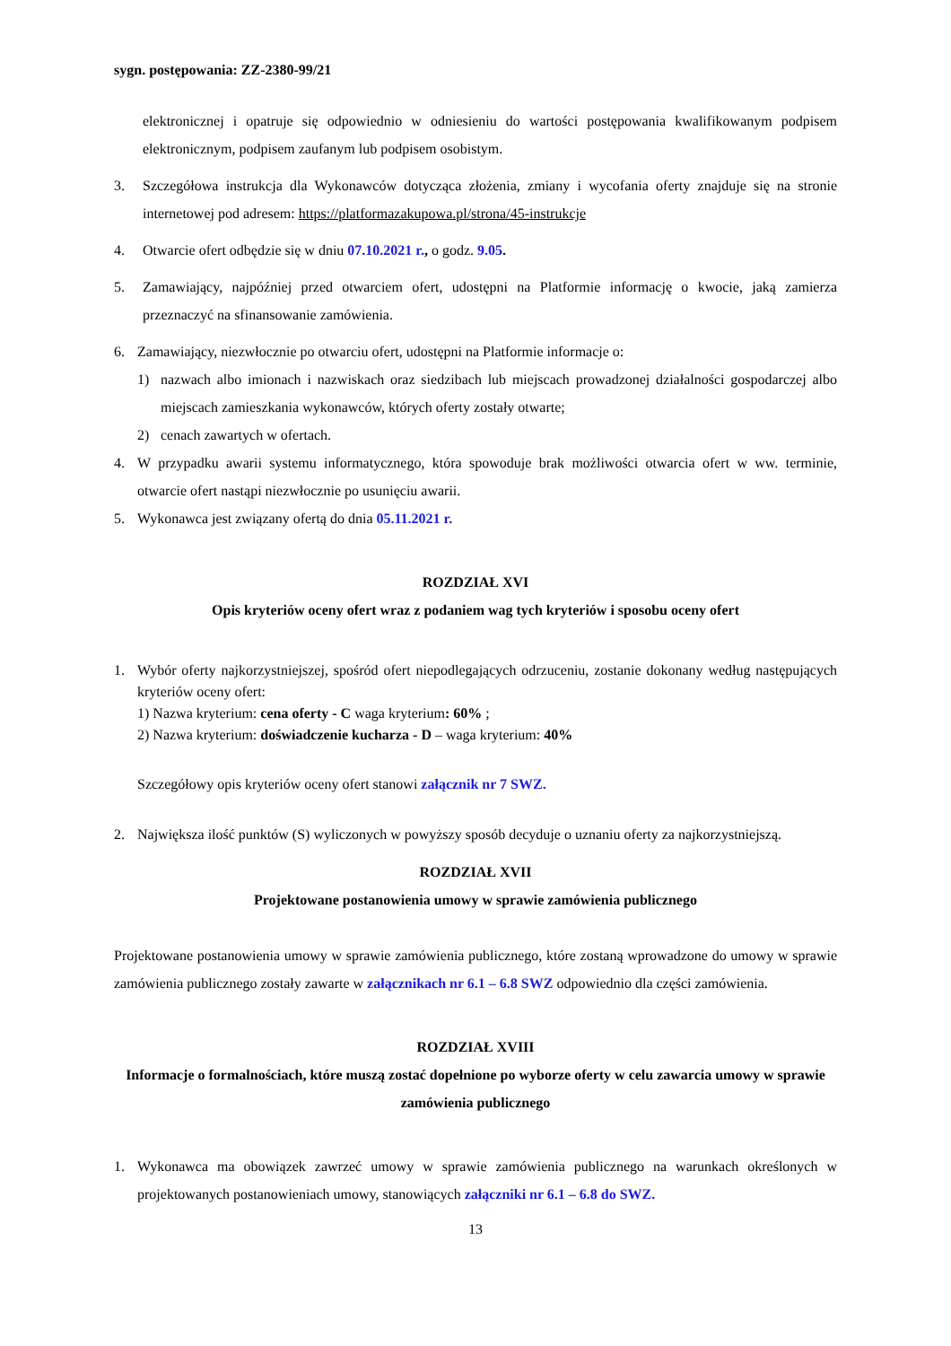sygn. postępowania: ZZ-2380-99/21
elektronicznej i opatruje się odpowiednio w odniesieniu do wartości postępowania kwalifikowanym podpisem elektronicznym, podpisem zaufanym lub podpisem osobistym.
3. Szczegółowa instrukcja dla Wykonawców dotycząca złożenia, zmiany i wycofania oferty znajduje się na stronie internetowej pod adresem: https://platformazakupowa.pl/strona/45-instrukcje
4. Otwarcie ofert odbędzie się w dniu 07.10.2021 r., o godz. 9.05.
5. Zamawiający, najpóźniej przed otwarciem ofert, udostępni na Platformie informację o kwocie, jaką zamierza przeznaczyć na sfinansowanie zamówienia.
6. Zamawiający, niezwłocznie po otwarciu ofert, udostępni na Platformie informacje o:
1) nazwach albo imionach i nazwiskach oraz siedzibach lub miejscach prowadzonej działalności gospodarczej albo miejscach zamieszkania wykonawców, których oferty zostały otwarte;
2) cenach zawartych w ofertach.
4. W przypadku awarii systemu informatycznego, która spowoduje brak możliwości otwarcia ofert w ww. terminie, otwarcie ofert nastąpi niezwłocznie po usunięciu awarii.
5. Wykonawca jest związany ofertą do dnia 05.11.2021 r.
ROZDZIAŁ XVI
Opis kryteriów oceny ofert wraz z podaniem wag tych kryteriów i sposobu oceny ofert
1. Wybór oferty najkorzystniejszej, spośród ofert niepodlegających odrzuceniu, zostanie dokonany według następujących kryteriów oceny ofert:
1) Nazwa kryterium: cena oferty - C waga kryterium: 60% ;
2) Nazwa kryterium: doświadczenie kucharza - D – waga kryterium: 40%
Szczegółowy opis kryteriów oceny ofert stanowi załącznik nr 7 SWZ.
2. Największa ilość punktów (S) wyliczonych w powyższy sposób decyduje o uznaniu oferty za najkorzystniejszą.
ROZDZIAŁ XVII
Projektowane postanowienia umowy w sprawie zamówienia publicznego
Projektowane postanowienia umowy w sprawie zamówienia publicznego, które zostaną wprowadzone do umowy w sprawie zamówienia publicznego zostały zawarte w załącznikach nr 6.1 – 6.8 SWZ odpowiednio dla części zamówienia.
ROZDZIAŁ XVIII
Informacje o formalnościach, które muszą zostać dopełnione po wyborze oferty w celu zawarcia umowy w sprawie zamówienia publicznego
1. Wykonawca ma obowiązek zawrzeć umowy w sprawie zamówienia publicznego na warunkach określonych w projektowanych postanowieniach umowy, stanowiących załączniki nr 6.1 – 6.8 do SWZ.
13